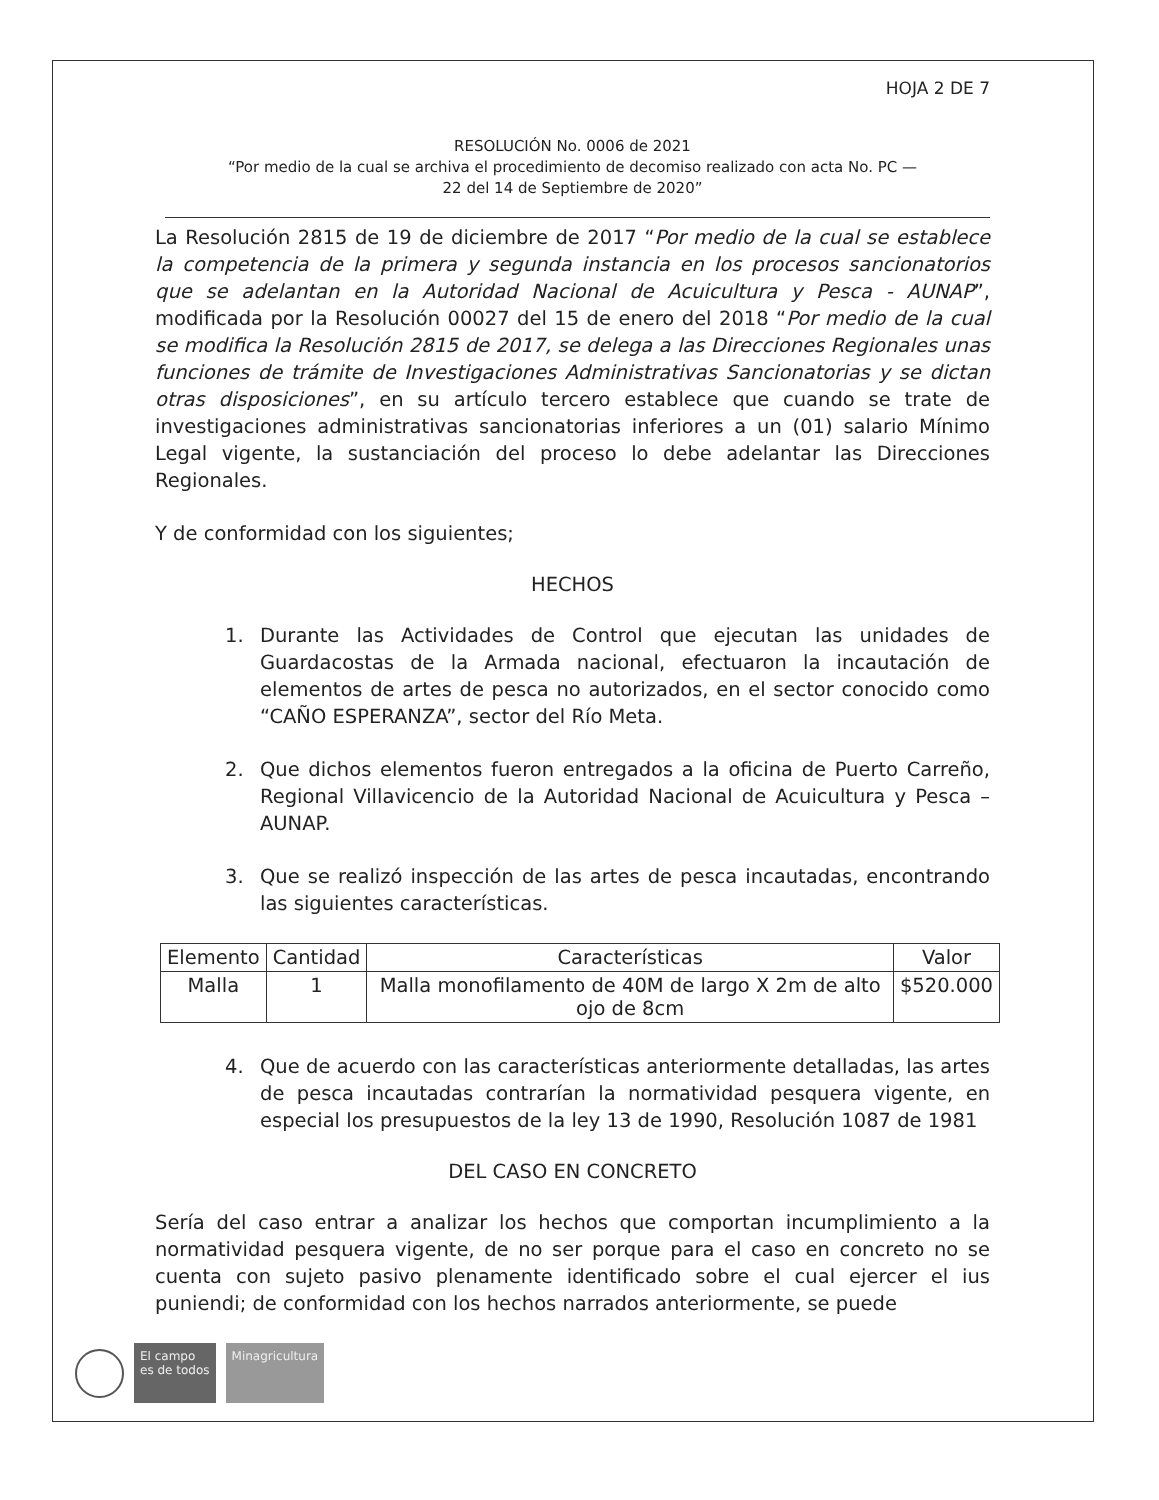HOJA 2 DE 7
RESOLUCIÓN No. 0006 de 2021
“Por medio de la cual se archiva el procedimiento de decomiso realizado con acta No. PC —
22 del 14 de Septiembre de 2020”
La Resolución 2815 de 19 de diciembre de 2017 “Por medio de la cual se establece la competencia de la primera y segunda instancia en los procesos sancionatorios que se adelantan en la Autoridad Nacional de Acuicultura y Pesca - AUNAP”, modificada por la Resolución 00027 del 15 de enero del 2018 “Por medio de la cual se modifica la Resolución 2815 de 2017, se delega a las Direcciones Regionales unas funciones de trámite de Investigaciones Administrativas Sancionatorias y se dictan otras disposiciones”, en su artículo tercero establece que cuando se trate de investigaciones administrativas sancionatorias inferiores a un (01) salario Mínimo Legal vigente, la sustanciación del proceso lo debe adelantar las Direcciones Regionales.
Y de conformidad con los siguientes;
HECHOS
1. Durante las Actividades de Control que ejecutan las unidades de Guardacostas de la Armada nacional, efectuaron la incautación de elementos de artes de pesca no autorizados, en el sector conocido como “CAÑO ESPERANZA”, sector del Río Meta.
2. Que dichos elementos fueron entregados a la oficina de Puerto Carreño, Regional Villavicencio de la Autoridad Nacional de Acuicultura y Pesca – AUNAP.
3. Que se realizó inspección de las artes de pesca incautadas, encontrando las siguientes características.
| Elemento | Cantidad | Características | Valor |
| --- | --- | --- | --- |
| Malla | 1 | Malla monofilamento de 40M de largo X 2m de alto ojo de 8cm | $520.000 |
4. Que de acuerdo con las características anteriormente detalladas, las artes de pesca incautadas contrarían la normatividad pesquera vigente, en especial los presupuestos de la ley 13 de 1990, Resolución 1087 de 1981
DEL CASO EN CONCRETO
Sería del caso entrar a analizar los hechos que comportan incumplimiento a la normatividad pesquera vigente, de no ser porque para el caso en concreto no se cuenta con sujeto pasivo plenamente identificado sobre el cual ejercer el ius puniendi; de conformidad con los hechos narrados anteriormente, se puede
El campo
es de todos
Minagricultura